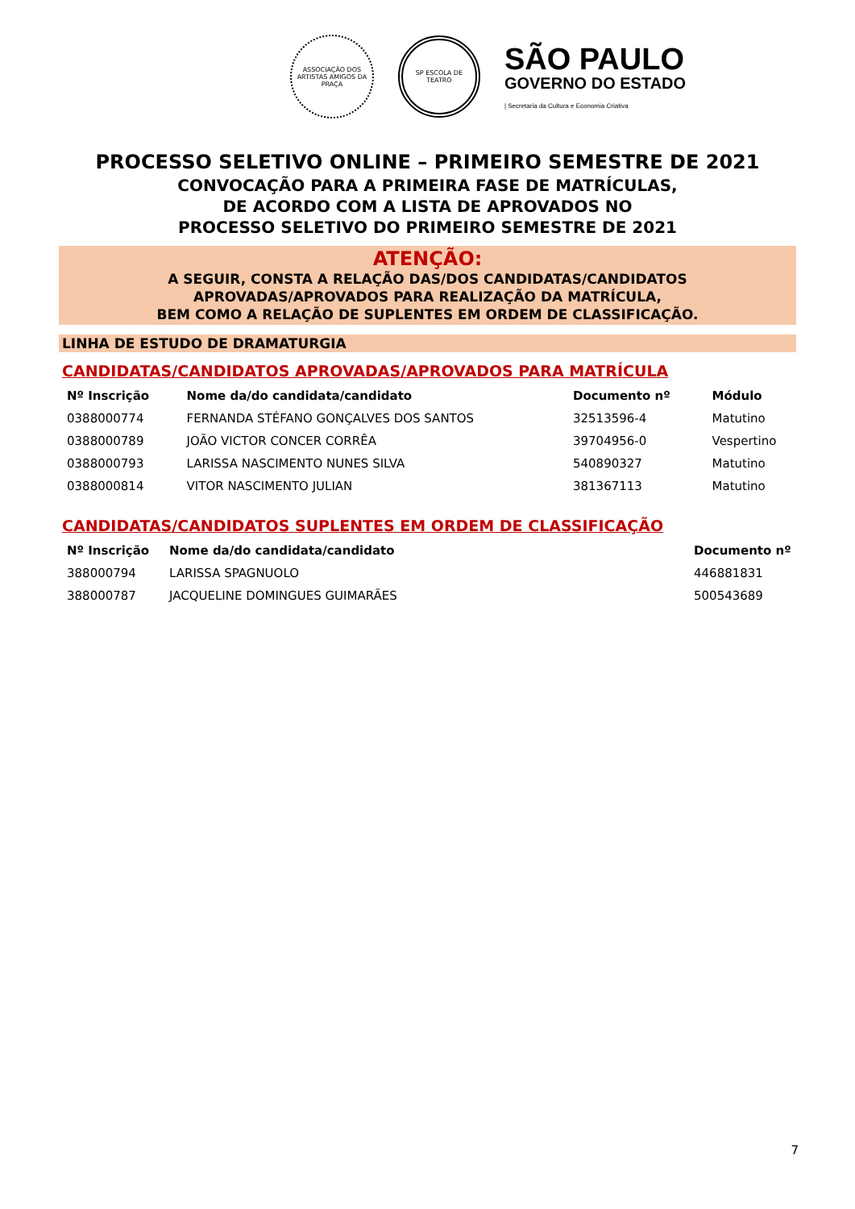ASSOCIAÇÃO DOS ARTISTAS AMIGOS DA PRAÇA
SP ESCOLA DE TEATRO
SÃO PAULO
GOVERNO DO ESTADO
| Secretaria da Cultura e Economia Criativa
PROCESSO SELETIVO ONLINE – PRIMEIRO SEMESTRE DE 2021
CONVOCAÇÃO PARA A PRIMEIRA FASE DE MATRÍCULAS,
DE ACORDO COM A LISTA DE APROVADOS NO
PROCESSO SELETIVO DO PRIMEIRO SEMESTRE DE 2021
ATENÇÃO:
A SEGUIR, CONSTA A RELAÇÃO DAS/DOS CANDIDATAS/CANDIDATOS
APROVADAS/APROVADOS PARA REALIZAÇÃO DA MATRÍCULA,
BEM COMO A RELAÇÃO DE SUPLENTES EM ORDEM DE CLASSIFICAÇÃO.
LINHA DE ESTUDO DE DRAMATURGIA
CANDIDATAS/CANDIDATOS APROVADAS/APROVADOS PARA MATRÍCULA
| Nº Inscrição | Nome da/do candidata/candidato | Documento nº | Módulo |
| --- | --- | --- | --- |
| 0388000774 | FERNANDA STÉFANO GONÇALVES DOS SANTOS | 32513596-4 | Matutino |
| 0388000789 | JOÃO VICTOR CONCER CORRÊA | 39704956-0 | Vespertino |
| 0388000793 | LARISSA NASCIMENTO NUNES SILVA | 540890327 | Matutino |
| 0388000814 | VITOR NASCIMENTO JULIAN | 381367113 | Matutino |
CANDIDATAS/CANDIDATOS SUPLENTES EM ORDEM DE CLASSIFICAÇÃO
| Nº Inscrição | Nome da/do candidata/candidato | Documento nº |
| --- | --- | --- |
| 388000794 | LARISSA SPAGNUOLO | 446881831 |
| 388000787 | JACQUELINE DOMINGUES GUIMARÃES | 500543689 |
7